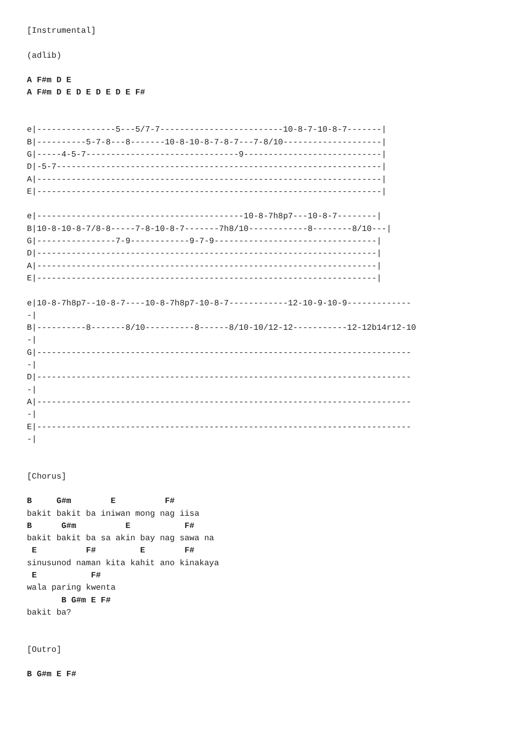[Instrumental]

(adlib)

A F#m D E
A F#m D E D E D E D E F#


e|----------------5---5/7-7-------------------------10-8-7-10-8-7-------|
B|----------5-7-8---8-------10-8-10-8-7-8-7---7-8/10--------------------|
G|-----4-5-7-------------------------------9----------------------------|
D|-5-7------------------------------------------------------------------|
A|----------------------------------------------------------------------|
E|----------------------------------------------------------------------|

e|------------------------------------------10-8-7h8p7---10-8-7--------|
B|10-8-10-8-7/8-8-----7-8-10-8-7-------7h8/10------------8--------8/10---|
G|----------------7-9------------9-7-9---------------------------------|
D|---------------------------------------------------------------------|
A|---------------------------------------------------------------------|
E|---------------------------------------------------------------------|

e|10-8-7h8p7--10-8-7----10-8-7h8p7-10-8-7------------12-10-9-10-9-------------
-|
B|----------8-------8/10----------8------8/10-10/12-12-----------12-12b14r12-10
-|
G|----------------------------------------------------------------------------
-|
D|----------------------------------------------------------------------------
-|
A|----------------------------------------------------------------------------
-|
E|----------------------------------------------------------------------------
-|


[Chorus]

B     G#m        E          F#
bakit bakit ba iniwan mong nag iisa
B      G#m          E           F#
bakit bakit ba sa akin bay nag sawa na
 E          F#         E        F#
sinusunod naman kita kahit ano kinakaya
 E           F#
wala paring kwenta
       B G#m E F#
bakit ba?


[Outro]

B G#m E F#